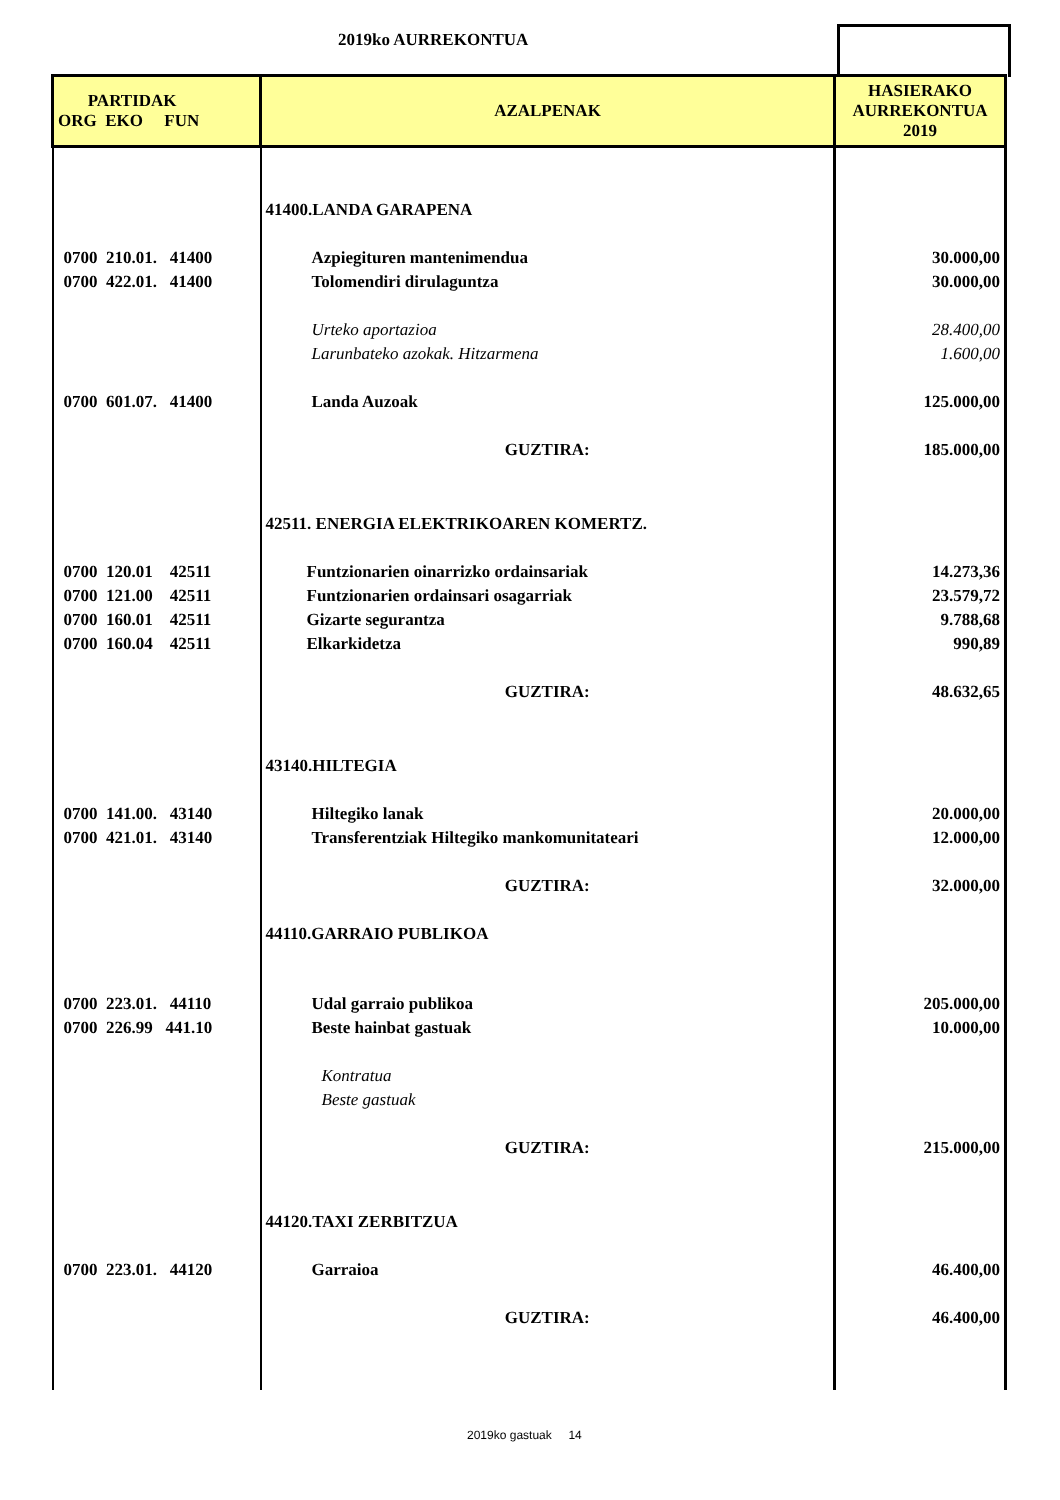2019ko AURREKONTUA
| PARTIDAK ORG EKO FUN | AZALPENAK | HASIERAKO AURREKONTUA 2019 |
| --- | --- | --- |
| | 41400.LANDA GARAPENA | |
| 0700 210.01. 41400 | Azpiegituren mantenimendua | 30.000,00 |
| 0700 422.01. 41400 | Tolomendiri dirulaguntza | 30.000,00 |
| | Urteko aportazioa | 28.400,00 |
| | Larunbateko azokak. Hitzarmena | 1.600,00 |
| 0700 601.07. 41400 | Landa Auzoak | 125.000,00 |
| | GUZTIRA: | 185.000,00 |
| | 42511. ENERGIA ELEKTRIKOAREN KOMERTZ. | |
| 0700 120.01 42511 | Funtzionarien oinarrizko ordainsariak | 14.273,36 |
| 0700 121.00 42511 | Funtzionarien ordainsari osagarriak | 23.579,72 |
| 0700 160.01 42511 | Gizarte segurantza | 9.788,68 |
| 0700 160.04 42511 | Elkarkidetza | 990,89 |
| | GUZTIRA: | 48.632,65 |
| | 43140.HILTEGIA | |
| 0700 141.00. 43140 | Hiltegiko lanak | 20.000,00 |
| 0700 421.01. 43140 | Transferentziak Hiltegiko mankomunitateari | 12.000,00 |
| | GUZTIRA: | 32.000,00 |
| | 44110.GARRAIO PUBLIKOA | |
| 0700 223.01. 44110 | Udal garraio publikoa | 205.000,00 |
| 0700 226.99 441.10 | Beste hainbat gastuak | 10.000,00 |
| | Kontratua | |
| | Beste gastuak | |
| | GUZTIRA: | 215.000,00 |
| | 44120.TAXI ZERBITZUA | |
| 0700 223.01. 44120 | Garraioa | 46.400,00 |
| | GUZTIRA: | 46.400,00 |
2019ko gastuak 14